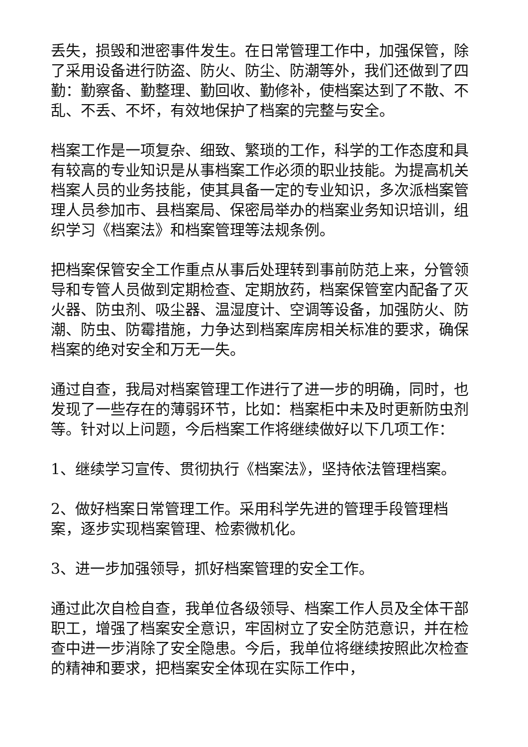丢失，损毁和泄密事件发生。在日常管理工作中，加强保管，除了采用设备进行防盗、防火、防尘、防潮等外，我们还做到了四勤：勤察备、勤整理、勤回收、勤修补，使档案达到了不散、不乱、不丢、不坏，有效地保护了档案的完整与安全。
档案工作是一项复杂、细致、繁琐的工作，科学的工作态度和具有较高的专业知识是从事档案工作必须的职业技能。为提高机关档案人员的业务技能，使其具备一定的专业知识，多次派档案管理人员参加市、县档案局、保密局举办的档案业务知识培训，组织学习《档案法》和档案管理等法规条例。
把档案保管安全工作重点从事后处理转到事前防范上来，分管领导和专管人员做到定期检查、定期放药，档案保管室内配备了灭火器、防虫剂、吸尘器、温湿度计、空调等设备，加强防火、防潮、防虫、防霉措施，力争达到档案库房相关标准的要求，确保档案的绝对安全和万无一失。
通过自查，我局对档案管理工作进行了进一步的明确，同时，也发现了一些存在的薄弱环节，比如：档案柜中未及时更新防虫剂等。针对以上问题，今后档案工作将继续做好以下几项工作：
1、继续学习宣传、贯彻执行《档案法》，坚持依法管理档案。
2、做好档案日常管理工作。采用科学先进的管理手段管理档案，逐步实现档案管理、检索微机化。
3、进一步加强领导，抓好档案管理的安全工作。
通过此次自检自查，我单位各级领导、档案工作人员及全体干部职工，增强了档案安全意识，牢固树立了安全防范意识，并在检查中进一步消除了安全隐患。今后，我单位将继续按照此次检查的精神和要求，把档案安全体现在实际工作中，